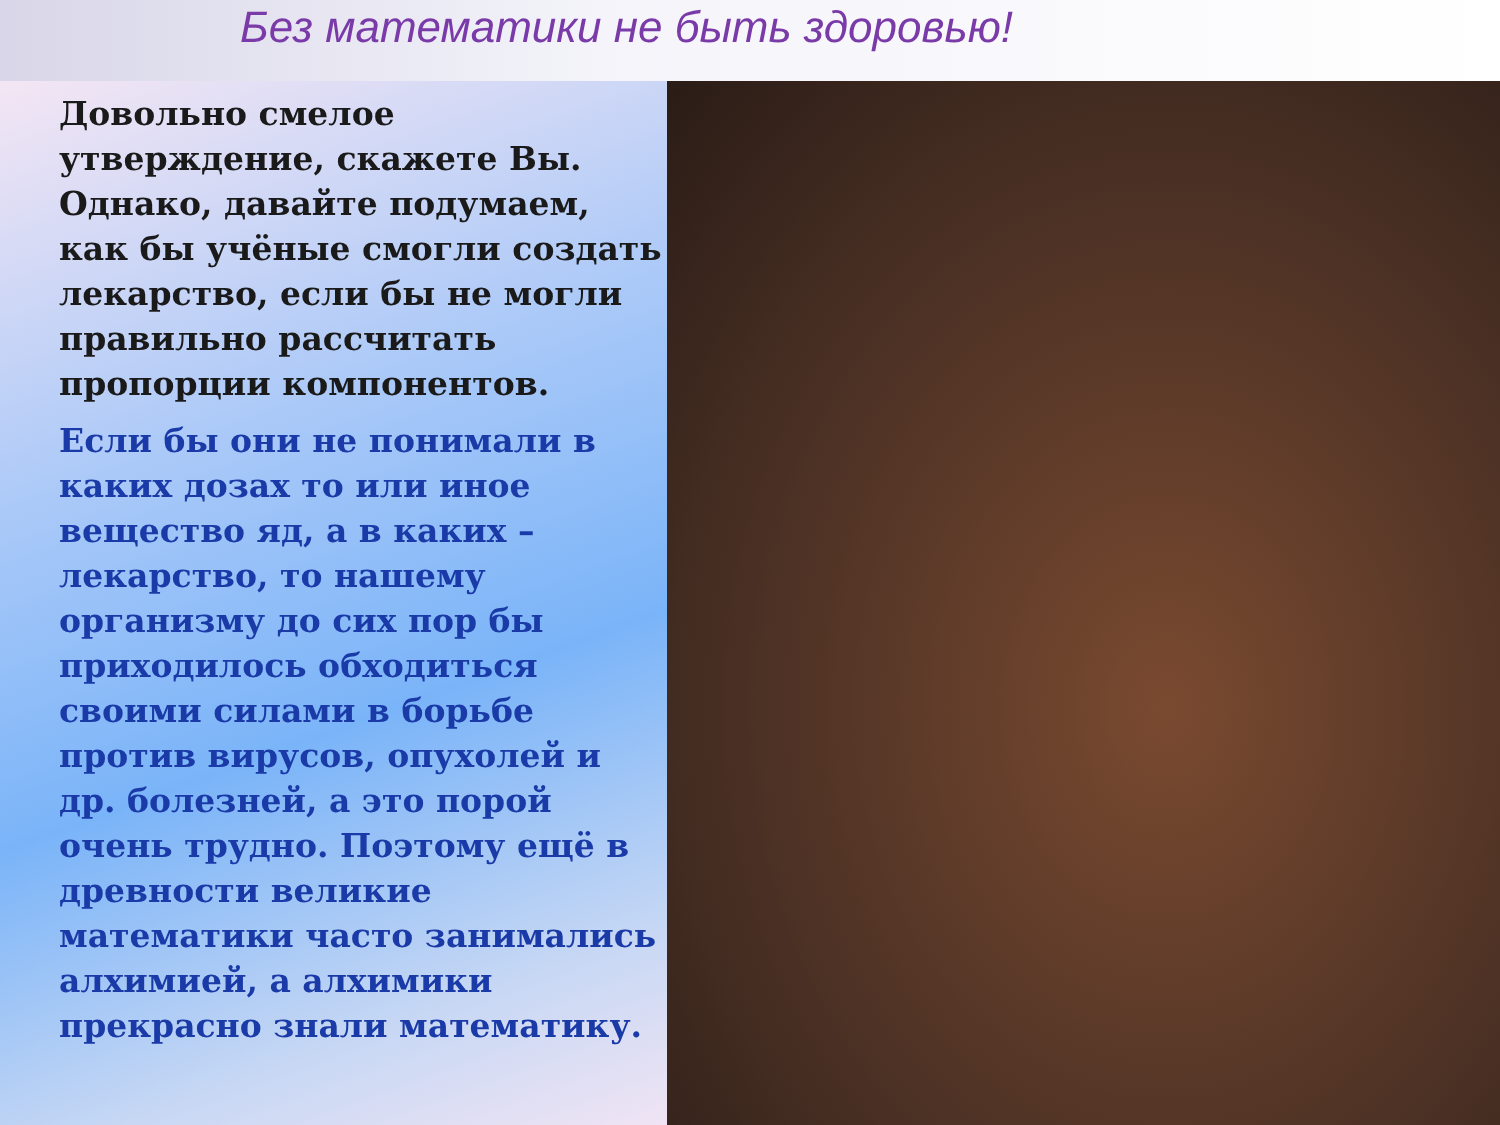Без математики не быть здоровью!
Довольно смелое утверждение, скажете Вы. Однако, давайте подумаем, как бы учёные смогли создать лекарство, если бы не могли правильно рассчитать пропорции компонентов.
Если бы они не понимали в каких дозах то или иное вещество яд, а в каких – лекарство, то нашему организму до сих пор бы приходилось обходиться своими силами в борьбе против вирусов, опухолей и др. болезней, а это порой очень трудно. Поэтому ещё в древности великие математики часто занимались алхимией, а алхимики прекрасно знали математику.